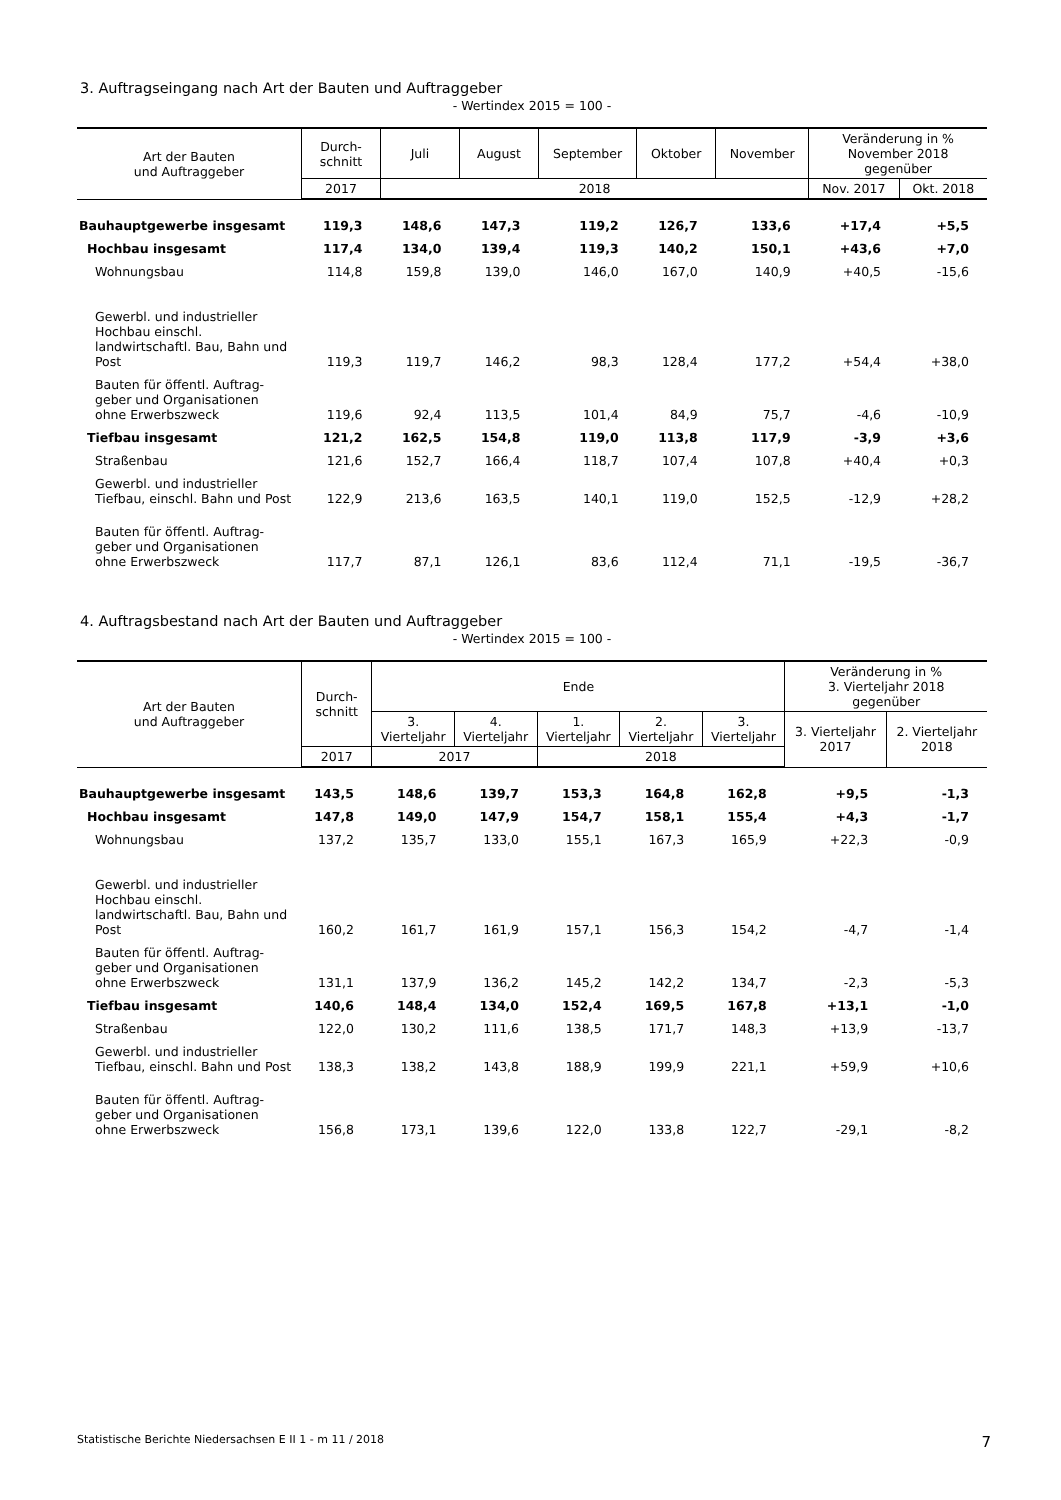3. Auftragseingang nach Art der Bauten und Auftraggeber
- Wertindex 2015 = 100 -
| Art der Bauten und Auftraggeber | Durch- schnitt | Juli | August | September | Oktober | November | Veränderung in % November 2018 gegenüber | |
| --- | --- | --- | --- | --- | --- | --- | --- | --- |
| | 2017 | 2018 | | | | | Nov. 2017 | Okt. 2018 |
| Bauhauptgewerbe insgesamt | 119,3 | 148,6 | 147,3 | 119,2 | 126,7 | 133,6 | +17,4 | +5,5 |
| Hochbau insgesamt | 117,4 | 134,0 | 139,4 | 119,3 | 140,2 | 150,1 | +43,6 | +7,0 |
| Wohnungsbau | 114,8 | 159,8 | 139,0 | 146,0 | 167,0 | 140,9 | +40,5 | -15,6 |
| Gewerbl. und industrieller Hochbau einschl. landwirtschaftl. Bau, Bahn und Post | 119,3 | 119,7 | 146,2 | 98,3 | 128,4 | 177,2 | +54,4 | +38,0 |
| Bauten für öffentl. Auftrag- geber und Organisationen ohne Erwerbszweck | 119,6 | 92,4 | 113,5 | 101,4 | 84,9 | 75,7 | -4,6 | -10,9 |
| Tiefbau insgesamt | 121,2 | 162,5 | 154,8 | 119,0 | 113,8 | 117,9 | -3,9 | +3,6 |
| Straßenbau | 121,6 | 152,7 | 166,4 | 118,7 | 107,4 | 107,8 | +40,4 | +0,3 |
| Gewerbl. und industrieller Tiefbau, einschl. Bahn und Post | 122,9 | 213,6 | 163,5 | 140,1 | 119,0 | 152,5 | -12,9 | +28,2 |
| Bauten für öffentl. Auftrag- geber und Organisationen ohne Erwerbszweck | 117,7 | 87,1 | 126,1 | 83,6 | 112,4 | 71,1 | -19,5 | -36,7 |
4. Auftragsbestand nach Art der Bauten und Auftraggeber
- Wertindex 2015 = 100 -
| Art der Bauten und Auftraggeber | Durch- schnitt | Ende | | | | | Veränderung in % 3. Vierteljahr 2018 gegenüber | |
| --- | --- | --- | --- | --- | --- | --- | --- | --- |
| | | 3. Vierteljahr | 4. Vierteljahr | 1. Vierteljahr | 2. Vierteljahr | 3. Vierteljahr | 3. Vierteljahr 2017 | 2. Vierteljahr 2018 |
| | 2017 | 2017 | | 2018 | | | | |
| Bauhauptgewerbe insgesamt | 143,5 | 148,6 | 139,7 | 153,3 | 164,8 | 162,8 | +9,5 | -1,3 |
| Hochbau insgesamt | 147,8 | 149,0 | 147,9 | 154,7 | 158,1 | 155,4 | +4,3 | -1,7 |
| Wohnungsbau | 137,2 | 135,7 | 133,0 | 155,1 | 167,3 | 165,9 | +22,3 | -0,9 |
| Gewerbl. und industrieller Hochbau einschl. landwirtschaftl. Bau, Bahn und Post | 160,2 | 161,7 | 161,9 | 157,1 | 156,3 | 154,2 | -4,7 | -1,4 |
| Bauten für öffentl. Auftrag- geber und Organisationen ohne Erwerbszweck | 131,1 | 137,9 | 136,2 | 145,2 | 142,2 | 134,7 | -2,3 | -5,3 |
| Tiefbau insgesamt | 140,6 | 148,4 | 134,0 | 152,4 | 169,5 | 167,8 | +13,1 | -1,0 |
| Straßenbau | 122,0 | 130,2 | 111,6 | 138,5 | 171,7 | 148,3 | +13,9 | -13,7 |
| Gewerbl. und industrieller Tiefbau, einschl. Bahn und Post | 138,3 | 138,2 | 143,8 | 188,9 | 199,9 | 221,1 | +59,9 | +10,6 |
| Bauten für öffentl. Auftrag- geber und Organisationen ohne Erwerbszweck | 156,8 | 173,1 | 139,6 | 122,0 | 133,8 | 122,7 | -29,1 | -8,2 |
Statistische Berichte Niedersachsen E II 1 - m 11 / 2018 7